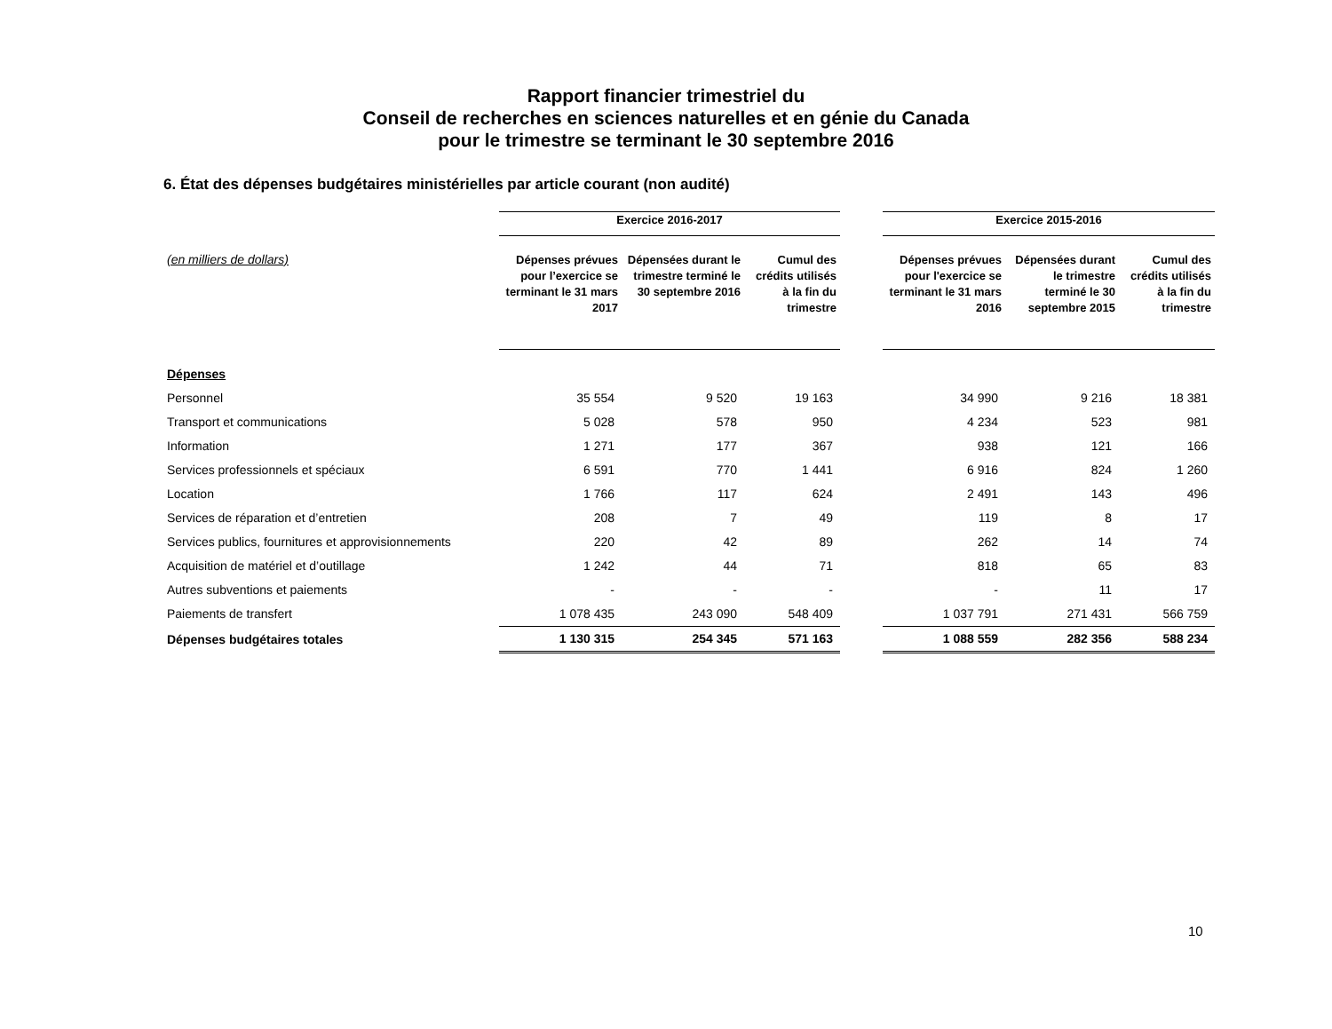Rapport financier trimestriel du
Conseil de recherches en sciences naturelles et en génie du Canada
pour le trimestre se terminant le 30 septembre 2016
6. État des dépenses budgétaires ministérielles par article courant (non audité)
| | Exercice 2016-2017 | | | | Exercice 2015-2016 | | |
| (en milliers de dollars) | Dépenses prévues pour l’exercice se terminant le 31 mars 2017 | Dépensées durant le trimestre terminé le 30 septembre 2016 | Cumul des crédits utilisés à la fin du trimestre | | Dépenses prévues pour l'exercice se terminant le 31 mars 2016 | Dépensées durant le trimestre terminé le 30 septembre 2015 | Cumul des crédits utilisés à la fin du trimestre |
| Dépenses | | | | | | | |
| Personnel | 35 554 | 9 520 | 19 163 | | 34 990 | 9 216 | 18 381 |
| Transport et communications | 5 028 | 578 | 950 | | 4 234 | 523 | 981 |
| Information | 1 271 | 177 | 367 | | 938 | 121 | 166 |
| Services professionnels et spéciaux | 6 591 | 770 | 1 441 | | 6 916 | 824 | 1 260 |
| Location | 1 766 | 117 | 624 | | 2 491 | 143 | 496 |
| Services de réparation et d’entretien | 208 | 7 | 49 | | 119 | 8 | 17 |
| Services publics, fournitures et approvisionnements | 220 | 42 | 89 | | 262 | 14 | 74 |
| Acquisition de matériel et d’outillage | 1 242 | 44 | 71 | | 818 | 65 | 83 |
| Autres subventions et paiements | - | - | - | | - | 11 | 17 |
| Paiements de transfert | 1 078 435 | 243 090 | 548 409 | | 1 037 791 | 271 431 | 566 759 |
| Dépenses budgétaires totales | 1 130 315 | 254 345 | 571 163 | | 1 088 559 | 282 356 | 588 234 |
10